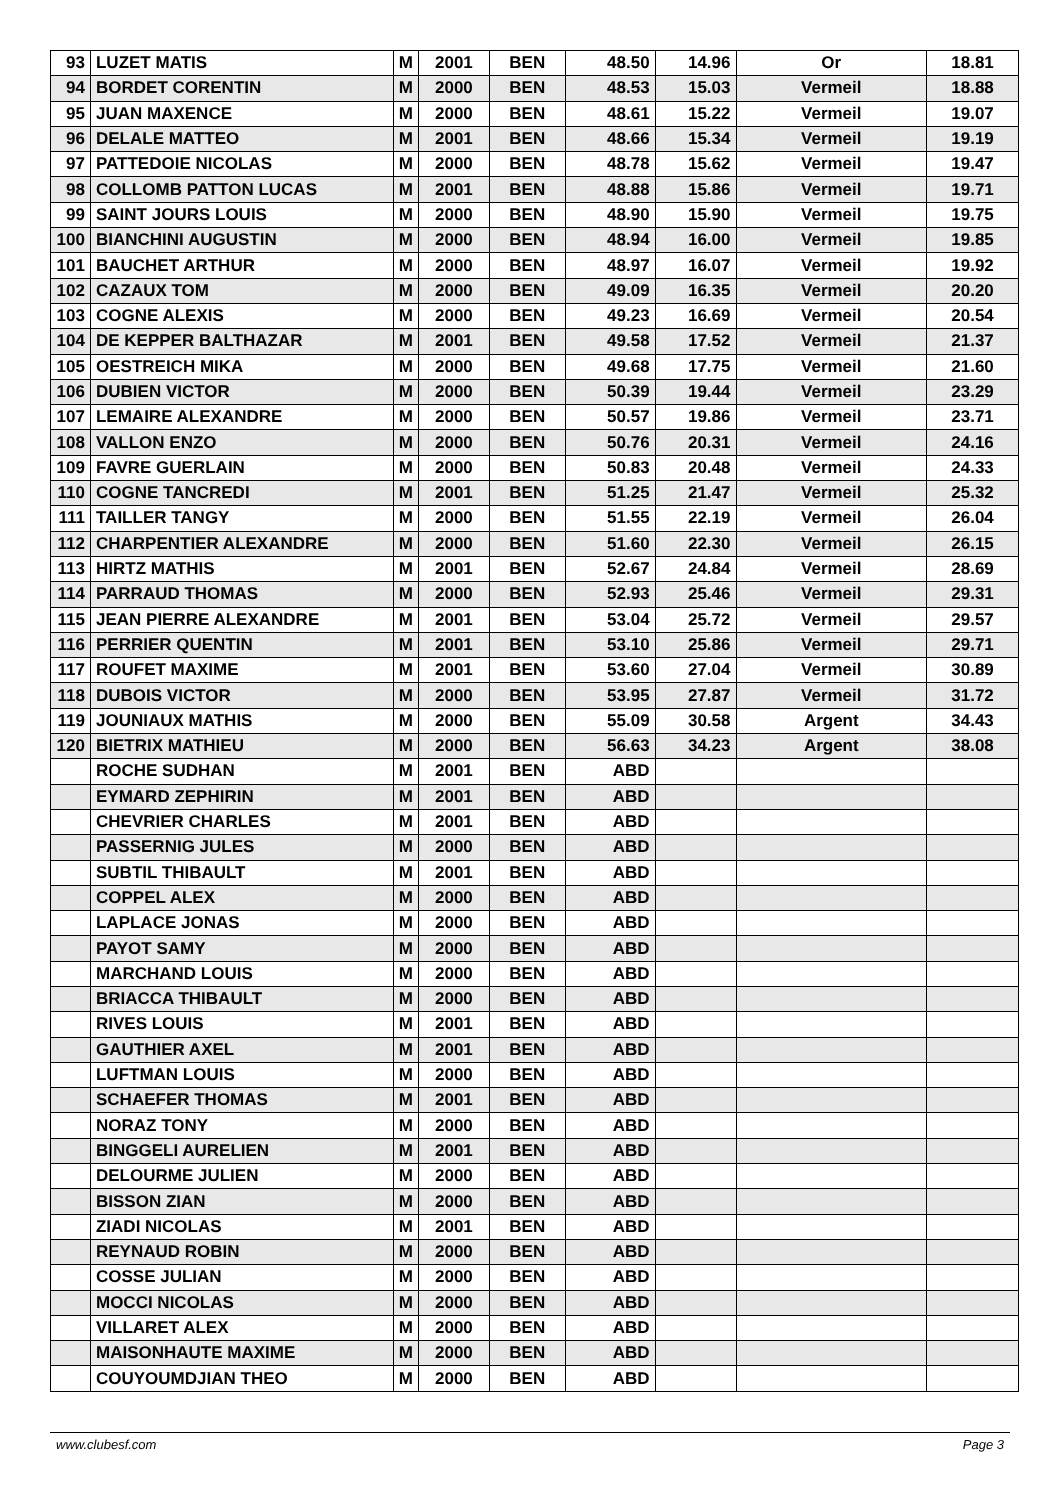| 93 | LUZET MATIS | M | 2001 | BEN | 48.50 | 14.96 | Or | 18.81 |
| 94 | BORDET CORENTIN | M | 2000 | BEN | 48.53 | 15.03 | Vermeil | 18.88 |
| 95 | JUAN MAXENCE | M | 2000 | BEN | 48.61 | 15.22 | Vermeil | 19.07 |
| 96 | DELALE MATTEO | M | 2001 | BEN | 48.66 | 15.34 | Vermeil | 19.19 |
| 97 | PATTEDOIE NICOLAS | M | 2000 | BEN | 48.78 | 15.62 | Vermeil | 19.47 |
| 98 | COLLOMB PATTON LUCAS | M | 2001 | BEN | 48.88 | 15.86 | Vermeil | 19.71 |
| 99 | SAINT JOURS LOUIS | M | 2000 | BEN | 48.90 | 15.90 | Vermeil | 19.75 |
| 100 | BIANCHINI AUGUSTIN | M | 2000 | BEN | 48.94 | 16.00 | Vermeil | 19.85 |
| 101 | BAUCHET ARTHUR | M | 2000 | BEN | 48.97 | 16.07 | Vermeil | 19.92 |
| 102 | CAZAUX TOM | M | 2000 | BEN | 49.09 | 16.35 | Vermeil | 20.20 |
| 103 | COGNE ALEXIS | M | 2000 | BEN | 49.23 | 16.69 | Vermeil | 20.54 |
| 104 | DE KEPPER BALTHAZAR | M | 2001 | BEN | 49.58 | 17.52 | Vermeil | 21.37 |
| 105 | OESTREICH MIKA | M | 2000 | BEN | 49.68 | 17.75 | Vermeil | 21.60 |
| 106 | DUBIEN VICTOR | M | 2000 | BEN | 50.39 | 19.44 | Vermeil | 23.29 |
| 107 | LEMAIRE ALEXANDRE | M | 2000 | BEN | 50.57 | 19.86 | Vermeil | 23.71 |
| 108 | VALLON ENZO | M | 2000 | BEN | 50.76 | 20.31 | Vermeil | 24.16 |
| 109 | FAVRE GUERLAIN | M | 2000 | BEN | 50.83 | 20.48 | Vermeil | 24.33 |
| 110 | COGNE TANCREDI | M | 2001 | BEN | 51.25 | 21.47 | Vermeil | 25.32 |
| 111 | TAILLER TANGY | M | 2000 | BEN | 51.55 | 22.19 | Vermeil | 26.04 |
| 112 | CHARPENTIER ALEXANDRE | M | 2000 | BEN | 51.60 | 22.30 | Vermeil | 26.15 |
| 113 | HIRTZ MATHIS | M | 2001 | BEN | 52.67 | 24.84 | Vermeil | 28.69 |
| 114 | PARRAUD THOMAS | M | 2000 | BEN | 52.93 | 25.46 | Vermeil | 29.31 |
| 115 | JEAN PIERRE ALEXANDRE | M | 2001 | BEN | 53.04 | 25.72 | Vermeil | 29.57 |
| 116 | PERRIER QUENTIN | M | 2001 | BEN | 53.10 | 25.86 | Vermeil | 29.71 |
| 117 | ROUFET MAXIME | M | 2001 | BEN | 53.60 | 27.04 | Vermeil | 30.89 |
| 118 | DUBOIS VICTOR | M | 2000 | BEN | 53.95 | 27.87 | Vermeil | 31.72 |
| 119 | JOUNIAUX MATHIS | M | 2000 | BEN | 55.09 | 30.58 | Argent | 34.43 |
| 120 | BIETRIX MATHIEU | M | 2000 | BEN | 56.63 | 34.23 | Argent | 38.08 |
| | ROCHE SUDHAN | M | 2001 | BEN | ABD | | | |
| | EYMARD ZEPHIRIN | M | 2001 | BEN | ABD | | | |
| | CHEVRIER CHARLES | M | 2001 | BEN | ABD | | | |
| | PASSERNIG JULES | M | 2000 | BEN | ABD | | | |
| | SUBTIL THIBAULT | M | 2001 | BEN | ABD | | | |
| | COPPEL ALEX | M | 2000 | BEN | ABD | | | |
| | LAPLACE JONAS | M | 2000 | BEN | ABD | | | |
| | PAYOT SAMY | M | 2000 | BEN | ABD | | | |
| | MARCHAND LOUIS | M | 2000 | BEN | ABD | | | |
| | BRIACCA THIBAULT | M | 2000 | BEN | ABD | | | |
| | RIVES LOUIS | M | 2001 | BEN | ABD | | | |
| | GAUTHIER AXEL | M | 2001 | BEN | ABD | | | |
| | LUFTMAN LOUIS | M | 2000 | BEN | ABD | | | |
| | SCHAEFER THOMAS | M | 2001 | BEN | ABD | | | |
| | NORAZ TONY | M | 2000 | BEN | ABD | | | |
| | BINGGELI AURELIEN | M | 2001 | BEN | ABD | | | |
| | DELOURME JULIEN | M | 2000 | BEN | ABD | | | |
| | BISSON ZIAN | M | 2000 | BEN | ABD | | | |
| | ZIADI NICOLAS | M | 2001 | BEN | ABD | | | |
| | REYNAUD ROBIN | M | 2000 | BEN | ABD | | | |
| | COSSE JULIAN | M | 2000 | BEN | ABD | | | |
| | MOCCI NICOLAS | M | 2000 | BEN | ABD | | | |
| | VILLARET ALEX | M | 2000 | BEN | ABD | | | |
| | MAISONHAUTE MAXIME | M | 2000 | BEN | ABD | | | |
| | COUYOUMDJIAN THEO | M | 2000 | BEN | ABD | | | |
www.clubesf.com Page 3